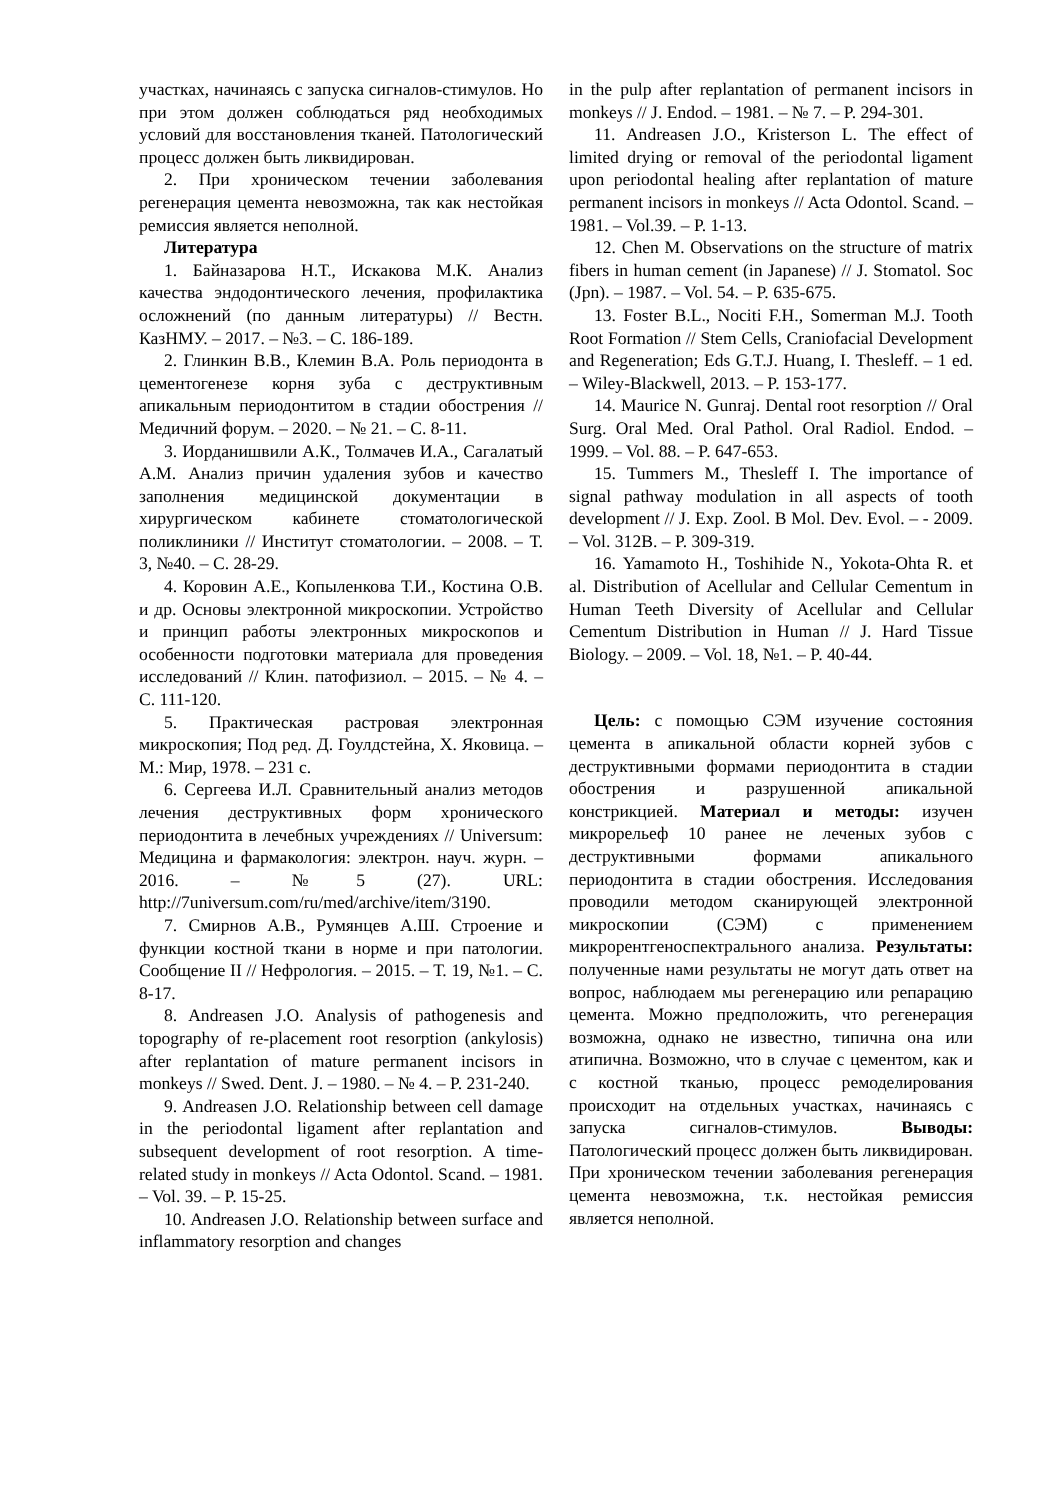участках, начинаясь с запуска сигналов-стимулов. Но при этом должен соблюдаться ряд необходимых условий для восстановления тканей. Патологический процесс должен быть ликвидирован.
2. При хроническом течении заболевания регенерация цемента невозможна, так как нестойкая ремиссия является неполной.
Литература
1. Байназарова Н.Т., Искакова М.К. Анализ качества эндодонтического лечения, профилактика осложнений (по данным литературы) // Вестн. КазНМУ. – 2017. – №3. – С. 186-189.
2. Глинкин В.В., Клемин В.А. Роль периодонта в цементогенезе корня зуба с деструктивным апикальным периодонтитом в стадии обострения // Медичний форум. – 2020. – № 21. – С. 8-11.
3. Иорданишвили А.К., Толмачев И.А., Сагалатый А.М. Анализ причин удаления зубов и качество заполнения медицинской документации в хирургическом кабинете стоматологической поликлиники // Институт стоматологии. – 2008. – Т. 3, №40. – С. 28-29.
4. Коровин А.Е., Копыленкова Т.И., Костина О.В. и др. Основы электронной микроскопии. Устройство и принцип работы электронных микроскопов и особенности подготовки материала для проведения исследований // Клин. патофизиол. – 2015. – № 4. – С. 111-120.
5. Практическая растровая электронная микроскопия; Под ред. Д. Гоулдстейна, Х. Яковица. – М.: Мир, 1978. – 231 с.
6. Сергеева И.Л. Сравнительный анализ методов лечения деструктивных форм хронического периодонтита в лечебных учреждениях // Universum: Медицина и фармакология: электрон. науч. журн. – 2016. – №5 (27). URL: http://7universum.com/ru/med/archive/item/3190.
7. Смирнов А.В., Румянцев А.Ш. Строение и функции костной ткани в норме и при патологии. Сообщение II // Нефрология. – 2015. – Т. 19, №1. – С. 8-17.
8. Andreasen J.O. Analysis of pathogenesis and topography of re-placement root resorption (ankylosis) after replantation of mature permanent incisors in monkeys // Swed. Dent. J. – 1980. – № 4. – P. 231-240.
9. Andreasen J.O. Relationship between cell damage in the periodontal ligament after replantation and subsequent development of root resorption. A time-related study in monkeys // Acta Odontol. Scand. – 1981. – Vol. 39. – P. 15-25.
10. Andreasen J.O. Relationship between surface and inflammatory resorption and changes
in the pulp after replantation of permanent incisors in monkeys // J. Endod. – 1981. – № 7. – P. 294-301.
11. Andreasen J.O., Kristerson L. The effect of limited drying or removal of the periodontal ligament upon periodontal healing after replantation of mature permanent incisors in monkeys // Acta Odontol. Scand. – 1981. – Vol.39. – P. 1-13.
12. Chen M. Observations on the structure of matrix fibers in human cement (in Japanese) // J. Stomatol. Soc (Jpn). – 1987. – Vol. 54. – P. 635-675.
13. Foster B.L., Nociti F.H., Somerman M.J. Tooth Root Formation // Stem Cells, Craniofacial Development and Regeneration; Eds G.T.J. Huang, I. Thesleff. – 1 ed. – Wiley-Blackwell, 2013. – P. 153-177.
14. Maurice N. Gunraj. Dental root resorption // Oral Surg. Oral Med. Oral Pathol. Oral Radiol. Endod. – 1999. – Vol. 88. – P. 647-653.
15. Tummers M., Thesleff I. The importance of signal pathway modulation in all aspects of tooth development // J. Exp. Zool. B Mol. Dev. Evol. – - 2009. – Vol. 312B. – P. 309-319.
16. Yamamoto H., Toshihide N., Yokota-Ohta R. et al. Distribution of Acellular and Cellular Cementum in Human Teeth Diversity of Acellular and Cellular Cementum Distribution in Human // J. Hard Tissue Biology. – 2009. – Vol. 18, №1. – P. 40-44.
Цель: с помощью СЭМ изучение состояния цемента в апикальной области корней зубов с деструктивными формами периодонтита в стадии обострения и разрушенной апикальной констрикцией. Материал и методы: изучен микрорельеф 10 ранее не леченых зубов с деструктивными формами апикального периодонтита в стадии обострения. Исследования проводили методом сканирующей электронной микроскопии (СЭМ) с применением микрорентгеноспектрального анализа. Результаты: полученные нами результаты не могут дать ответ на вопрос, наблюдаем мы регенерацию или репарацию цемента. Можно предположить, что регенерация возможна, однако не известно, типична она или атипична. Возможно, что в случае с цементом, как и с костной тканью, процесс ремоделирования происходит на отдельных участках, начинаясь с запуска сигналов-стимулов. Выводы: Патологический процесс должен быть ликвидирован. При хроническом течении заболевания регенерация цемента невозможна, т.к. нестойкая ремиссия является неполной.